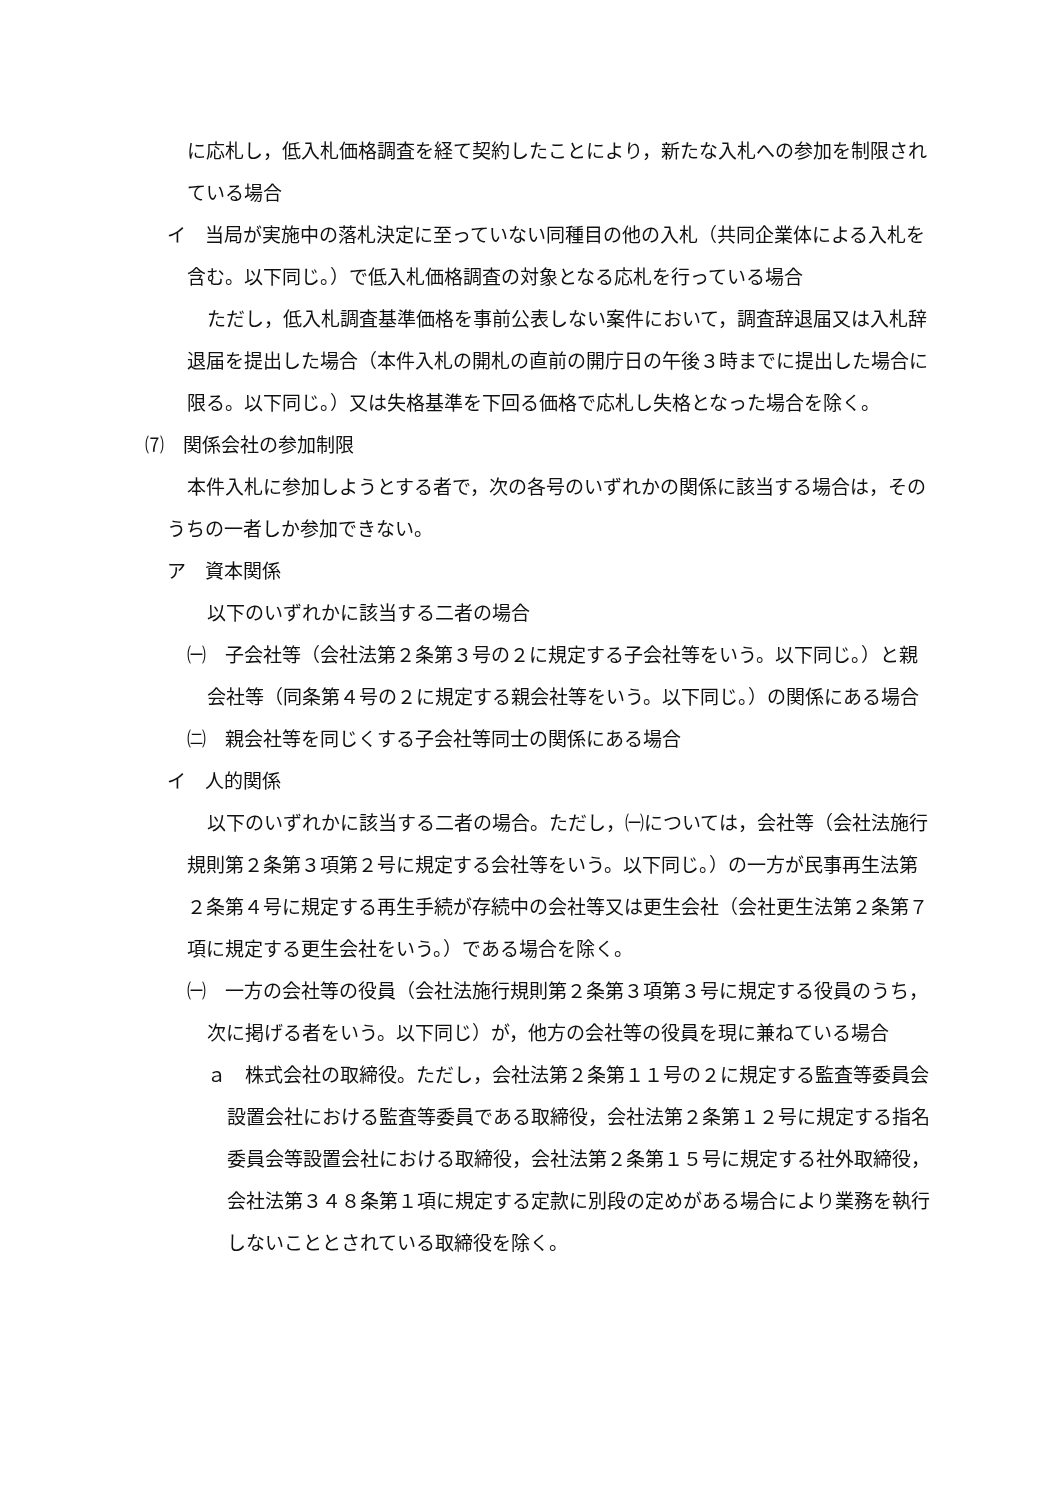に応札し，低入札価格調査を経て契約したことにより，新たな入札への参加を制限されている場合
イ　当局が実施中の落札決定に至っていない同種目の他の入札（共同企業体による入札を含む。以下同じ。）で低入札価格調査の対象となる応札を行っている場合
ただし，低入札調査基準価格を事前公表しない案件において，調査辞退届又は入札辞退届を提出した場合（本件入札の開札の直前の開庁日の午後３時までに提出した場合に限る。以下同じ。）又は失格基準を下回る価格で応札し失格となった場合を除く。
⑺　関係会社の参加制限
本件入札に参加しようとする者で，次の各号のいずれかの関係に該当する場合は，そのうちの一者しか参加できない。
ア　資本関係
以下のいずれかに該当する二者の場合
㈠　子会社等（会社法第２条第３号の２に規定する子会社等をいう。以下同じ。）と親会社等（同条第４号の２に規定する親会社等をいう。以下同じ。）の関係にある場合
㈡　親会社等を同じくする子会社等同士の関係にある場合
イ　人的関係
以下のいずれかに該当する二者の場合。ただし，㈠については，会社等（会社法施行規則第２条第３項第２号に規定する会社等をいう。以下同じ。）の一方が民事再生法第２条第４号に規定する再生手続が存続中の会社等又は更生会社（会社更生法第２条第７項に規定する更生会社をいう。）である場合を除く。
㈠　一方の会社等の役員（会社法施行規則第２条第３項第３号に規定する役員のうち，次に掲げる者をいう。以下同じ）が，他方の会社等の役員を現に兼ねている場合
ａ　株式会社の取締役。ただし，会社法第２条第１１号の２に規定する監査等委員会設置会社における監査等委員である取締役，会社法第２条第１２号に規定する指名委員会等設置会社における取締役，会社法第２条第１５号に規定する社外取締役，会社法第３４８条第１項に規定する定款に別段の定めがある場合により業務を執行しないこととされている取締役を除く。